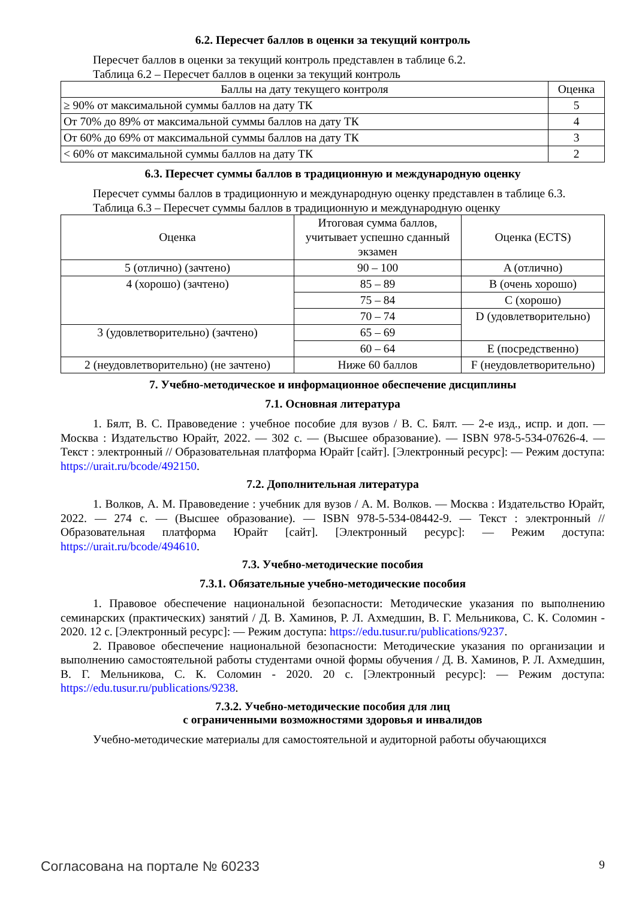6.2. Пересчет баллов в оценки за текущий контроль
Пересчет баллов в оценки за текущий контроль представлен в таблице 6.2.
Таблица 6.2 – Пересчет баллов в оценки за текущий контроль
| Баллы на дату текущего контроля | Оценка |
| --- | --- |
| ≥ 90% от максимальной суммы баллов на дату ТК | 5 |
| От 70% до 89% от максимальной суммы баллов на дату ТК | 4 |
| От 60% до 69% от максимальной суммы баллов на дату ТК | 3 |
| < 60% от максимальной суммы баллов на дату ТК | 2 |
6.3. Пересчет суммы баллов в традиционную и международную оценку
Пересчет суммы баллов в традиционную и международную оценку представлен в таблице 6.3.
Таблица 6.3 – Пересчет суммы баллов в традиционную и международную оценку
| Оценка | Итоговая сумма баллов, учитывает успешно сданный экзамен | Оценка (ECTS) |
| --- | --- | --- |
| 5 (отлично) (зачтено) | 90 – 100 | A (отлично) |
| 4 (хорошо) (зачтено) | 85 – 89 | B (очень хорошо) |
| | 75 – 84 | C (хорошо) |
| | 70 – 74 | D (удовлетворительно) |
| 3 (удовлетворительно) (зачтено) | 65 – 69 | |
| | 60 – 64 | E (посредственно) |
| 2 (неудовлетворительно) (не зачтено) | Ниже 60 баллов | F (неудовлетворительно) |
7. Учебно-методическое и информационное обеспечение дисциплины
7.1. Основная литература
1. Бялт, В. С. Правоведение : учебное пособие для вузов / В. С. Бялт. — 2-е изд., испр. и доп. — Москва : Издательство Юрайт, 2022. — 302 с. — (Высшее образование). — ISBN 978-5-534-07626-4. — Текст : электронный // Образовательная платформа Юрайт [сайт]. [Электронный ресурс]: — Режим доступа: https://urait.ru/bcode/492150.
7.2. Дополнительная литература
1. Волков, А. М. Правоведение : учебник для вузов / А. М. Волков. — Москва : Издательство Юрайт, 2022. — 274 с. — (Высшее образование). — ISBN 978-5-534-08442-9. — Текст : электронный // Образовательная платформа Юрайт [сайт]. [Электронный ресурс]: — Режим доступа: https://urait.ru/bcode/494610.
7.3. Учебно-методические пособия
7.3.1. Обязательные учебно-методические пособия
1. Правовое обеспечение национальной безопасности: Методические указания по выполнению семинарских (практических) занятий / Д. В. Хаминов, Р. Л. Ахмедшин, В. Г. Мельникова, С. К. Соломин - 2020. 12 с. [Электронный ресурс]: — Режим доступа: https://edu.tusur.ru/publications/9237.
2. Правовое обеспечение национальной безопасности: Методические указания по организации и выполнению самостоятельной работы студентами очной формы обучения / Д. В. Хаминов, Р. Л. Ахмедшин, В. Г. Мельникова, С. К. Соломин - 2020. 20 с. [Электронный ресурс]: — Режим доступа: https://edu.tusur.ru/publications/9238.
7.3.2. Учебно-методические пособия для лиц
с ограниченными возможностями здоровья и инвалидов
Учебно-методические материалы для самостоятельной и аудиторной работы обучающихся
Согласована на портале № 60233 9